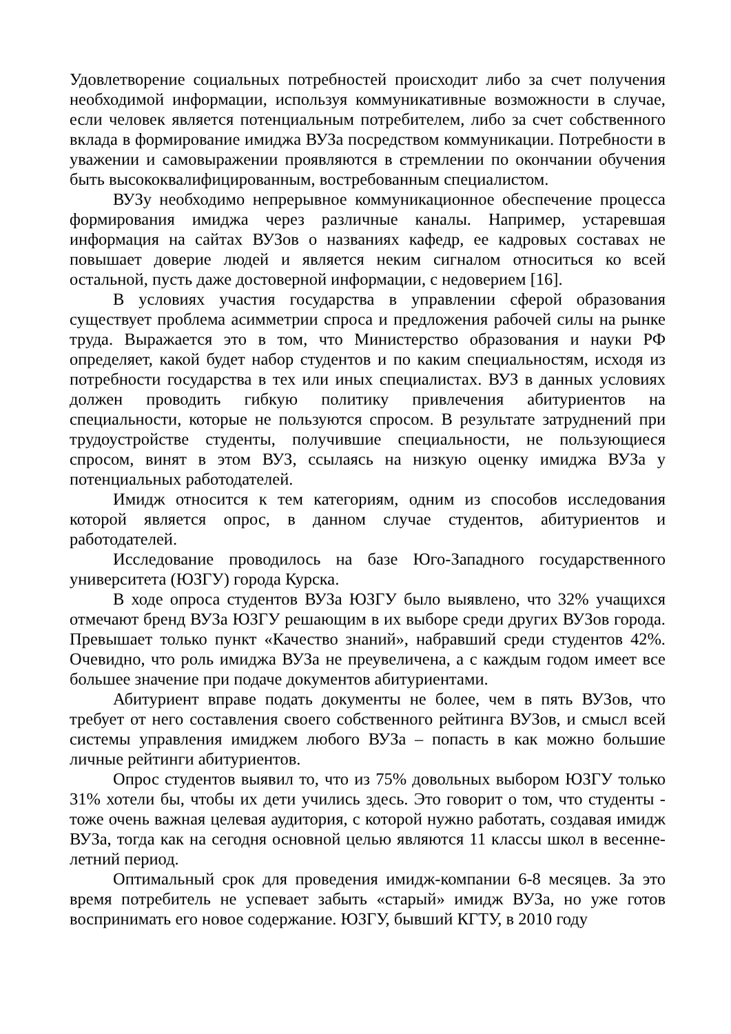Удовлетворение социальных потребностей происходит либо за счет получения необходимой информации, используя коммуникативные возможности в случае, если человек является потенциальным потребителем, либо за счет собственного вклада в формирование имиджа ВУЗа посредством коммуникации. Потребности в уважении и самовыражении проявляются в стремлении по окончании обучения быть высококвалифицированным, востребованным специалистом.
ВУЗу необходимо непрерывное коммуникационное обеспечение процесса формирования имиджа через различные каналы. Например, устаревшая информация на сайтах ВУЗов о названиях кафедр, ее кадровых составах не повышает доверие людей и является неким сигналом относиться ко всей остальной, пусть даже достоверной информации, с недоверием [16].
В условиях участия государства в управлении сферой образования существует проблема асимметрии спроса и предложения рабочей силы на рынке труда. Выражается это в том, что Министерство образования и науки РФ определяет, какой будет набор студентов и по каким специальностям, исходя из потребности государства в тех или иных специалистах. ВУЗ в данных условиях должен проводить гибкую политику привлечения абитуриентов на специальности, которые не пользуются спросом. В результате затруднений при трудоустройстве студенты, получившие специальности, не пользующиеся спросом, винят в этом ВУЗ, ссылаясь на низкую оценку имиджа ВУЗа у потенциальных работодателей.
Имидж относится к тем категориям, одним из способов исследования которой является опрос, в данном случае студентов, абитуриентов и работодателей.
Исследование проводилось на базе Юго-Западного государственного университета (ЮЗГУ) города Курска.
В ходе опроса студентов ВУЗа ЮЗГУ было выявлено, что 32% учащихся отмечают бренд ВУЗа ЮЗГУ решающим в их выборе среди других ВУЗов города. Превышает только пункт «Качество знаний», набравший среди студентов 42%. Очевидно, что роль имиджа ВУЗа не преувеличена, а с каждым годом имеет все большее значение при подаче документов абитуриентами.
Абитуриент вправе подать документы не более, чем в пять ВУЗов, что требует от него составления своего собственного рейтинга ВУЗов, и смысл всей системы управления имиджем любого ВУЗа – попасть в как можно большие личные рейтинги абитуриентов.
Опрос студентов выявил то, что из 75% довольных выбором ЮЗГУ только 31% хотели бы, чтобы их дети учились здесь. Это говорит о том, что студенты - тоже очень важная целевая аудитория, с которой нужно работать, создавая имидж ВУЗа, тогда как на сегодня основной целью являются 11 классы школ в весенне-летний период.
Оптимальный срок для проведения имидж-компании 6-8 месяцев. За это время потребитель не успевает забыть «старый» имидж ВУЗа, но уже готов воспринимать его новое содержание. ЮЗГУ, бывший КГТУ, в 2010 году